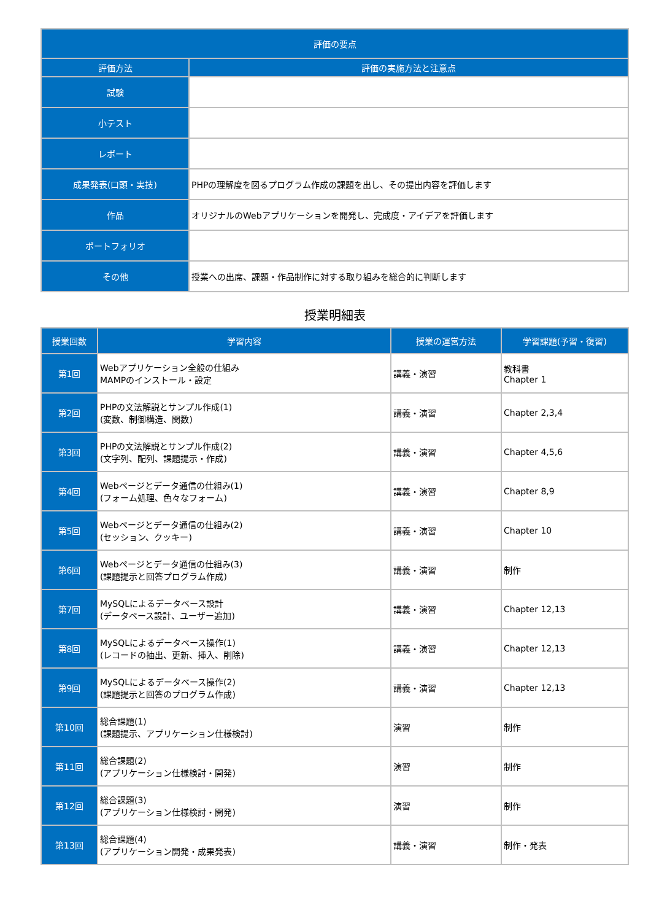| 評価の要点 | |
| --- | --- |
| 評価方法 | 評価の実施方法と注意点 |
| 試験 | |
| 小テスト | |
| レポート | |
| 成果発表(口頭・実技) | PHPの理解度を図るプログラム作成の課題を出し、その提出内容を評価します |
| 作品 | オリジナルのWebアプリケーションを開発し、完成度・アイデアを評価します |
| ポートフォリオ | |
| その他 | 授業への出席、課題・作品制作に対する取り組みを総合的に判断します |
授業明細表
| 授業回数 | 学習内容 | 授業の運営方法 | 学習課題(予習・復習) |
| --- | --- | --- | --- |
| 第1回 | Webアプリケーション全般の仕組み MAMPのインストール・設定 | 講義・演習 | 教科書 Chapter 1 |
| 第2回 | PHPの文法解説とサンプル作成(1) (変数、制御構造、関数) | 講義・演習 | Chapter 2,3,4 |
| 第3回 | PHPの文法解説とサンプル作成(2) (文字列、配列、課題提示・作成) | 講義・演習 | Chapter 4,5,6 |
| 第4回 | Webページとデータ通信の仕組み(1) (フォーム処理、色々なフォーム) | 講義・演習 | Chapter 8,9 |
| 第5回 | Webページとデータ通信の仕組み(2) (セッション、クッキー) | 講義・演習 | Chapter 10 |
| 第6回 | Webページとデータ通信の仕組み(3) (課題提示と回答プログラム作成) | 講義・演習 | 制作 |
| 第7回 | MySQLによるデータベース設計 (データベース設計、ユーザー追加) | 講義・演習 | Chapter 12,13 |
| 第8回 | MySQLによるデータベース操作(1) (レコードの抽出、更新、挿入、削除) | 講義・演習 | Chapter 12,13 |
| 第9回 | MySQLによるデータベース操作(2) (課題提示と回答のプログラム作成) | 講義・演習 | Chapter 12,13 |
| 第10回 | 総合課題(1) (課題提示、アプリケーション仕様検討) | 演習 | 制作 |
| 第11回 | 総合課題(2) (アプリケーション仕様検討・開発) | 演習 | 制作 |
| 第12回 | 総合課題(3) (アプリケーション仕様検討・開発) | 演習 | 制作 |
| 第13回 | 総合課題(4) (アプリケーション開発・成果発表) | 講義・演習 | 制作・発表 |